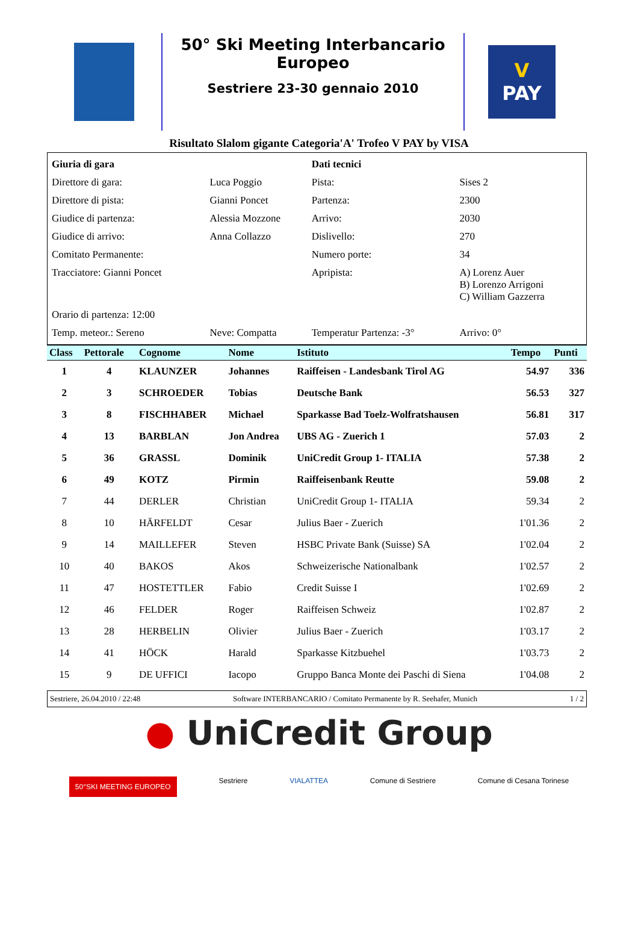50° Ski Meeting Interbancario Europeo
Sestriere 23-30 gennaio 2010
V
PAY
Risultato Slalom gigante Categoria'A' Trofeo V PAY by VISA
| Giuria di gara | | Dati tecnici | |
| Direttore di gara: | Luca Poggio | Pista: | Sises 2 |
| Direttore di pista: | Gianni Poncet | Partenza: | 2300 |
| Giudice di partenza: | Alessia Mozzone | Arrivo: | 2030 |
| Giudice di arrivo: | Anna Collazzo | Dislivello: | 270 |
| Comitato Permanente: | | Numero porte: | 34 |
| Tracciatore: Gianni Poncet | | Apripista: | A) Lorenz Auer B) Lorenzo Arrigoni C) William Gazzerra |
| Orario di partenza: 12:00 | | | |
| Temp. meteor.: Sereno | Neve: Compatta | Temperatur Partenza: -3° | Arrivo: 0° |
| Class | Pettorale | Cognome | Nome | Istituto | Tempo | Punti |
| --- | --- | --- | --- | --- | --- | --- |
| 1 | 4 | KLAUNZER | Johannes | Raiffeisen - Landesbank Tirol AG | 54.97 | 336 |
| 2 | 3 | SCHROEDER | Tobias | Deutsche Bank | 56.53 | 327 |
| 3 | 8 | FISCHHABER | Michael | Sparkasse Bad Toelz-Wolfratshausen | 56.81 | 317 |
| 4 | 13 | BARBLAN | Jon Andrea | UBS AG - Zuerich 1 | 57.03 | 2 |
| 5 | 36 | GRASSL | Dominik | UniCredit Group 1- ITALIA | 57.38 | 2 |
| 6 | 49 | KOTZ | Pirmin | Raiffeisenbank Reutte | 59.08 | 2 |
| 7 | 44 | DERLER | Christian | UniCredit Group 1- ITALIA | 59.34 | 2 |
| 8 | 10 | HÄRFELDT | Cesar | Julius Baer - Zuerich | 1'01.36 | 2 |
| 9 | 14 | MAILLEFER | Steven | HSBC Private Bank (Suisse) SA | 1'02.04 | 2 |
| 10 | 40 | BAKOS | Akos | Schweizerische Nationalbank | 1'02.57 | 2 |
| 11 | 47 | HOSTETTLER | Fabio | Credit Suisse I | 1'02.69 | 2 |
| 12 | 46 | FELDER | Roger | Raiffeisen Schweiz | 1'02.87 | 2 |
| 13 | 28 | HERBELIN | Olivier | Julius Baer - Zuerich | 1'03.17 | 2 |
| 14 | 41 | HÖCK | Harald | Sparkasse Kitzbuehel | 1'03.73 | 2 |
| 15 | 9 | DE UFFICI | Iacopo | Gruppo Banca Monte dei Paschi di Siena | 1'04.08 | 2 |
Sestriere, 26.04.2010 / 22:48 Software INTERBANCARIO / Comitato Permanente by R. Seehafer, Munich 1 / 2
● UniCredit Group
50°SKI MEETING EUROPEO Sestriere VIALATTEA Comune di Sestriere Comune di Cesana Torinese